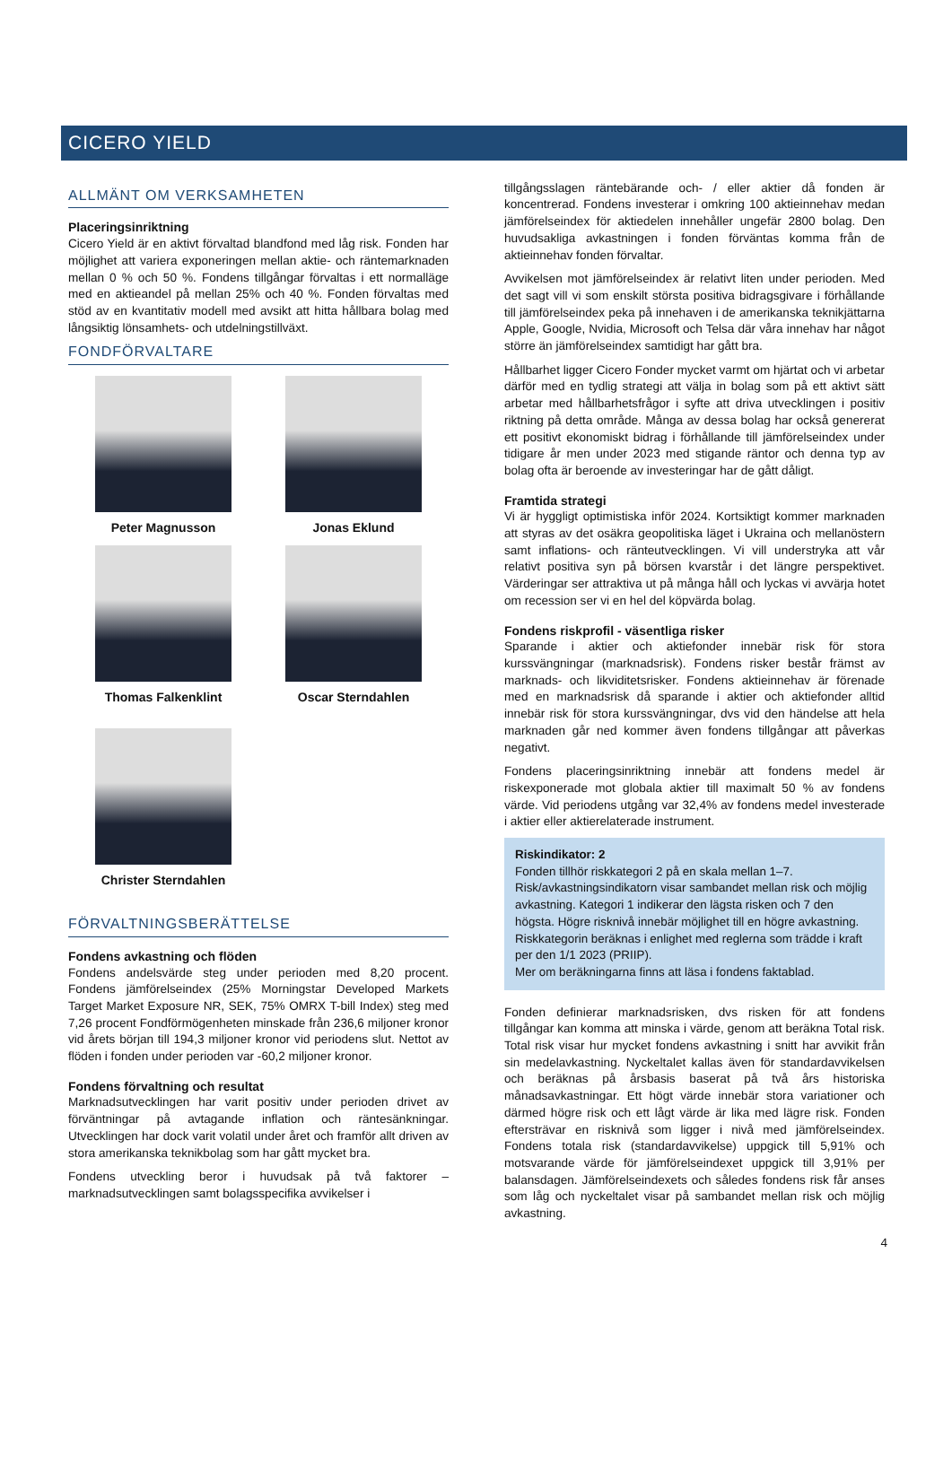CICERO YIELD
ALLMÄNT OM VERKSAMHETEN
Placeringsinriktning
Cicero Yield är en aktivt förvaltad blandfond med låg risk. Fonden har möjlighet att variera exponeringen mellan aktie- och räntemarknaden mellan 0 % och 50 %. Fondens tillgångar förvaltas i ett normalläge med en aktieandel på mellan 25% och 40 %. Fonden förvaltas med stöd av en kvantitativ modell med avsikt att hitta hållbara bolag med långsiktig lönsamhets- och utdelningstillväxt.
FONDFÖRVALTARE
Peter Magnusson
Jonas Eklund
Thomas Falkenklint
Oscar Sterndahlen
Christer Sterndahlen
FÖRVALTNINGSBERÄTTELSE
Fondens avkastning och flöden
Fondens andelsvärde steg under perioden med 8,20 procent. Fondens jämförelseindex (25% Morningstar Developed Markets Target Market Exposure NR, SEK, 75% OMRX T-bill Index) steg med 7,26 procent Fondförmögenheten minskade från 236,6 miljoner kronor vid årets början till 194,3 miljoner kronor vid periodens slut. Nettot av flöden i fonden under perioden var -60,2 miljoner kronor.
Fondens förvaltning och resultat
Marknadsutvecklingen har varit positiv under perioden drivet av förväntningar på avtagande inflation och räntesänkningar. Utvecklingen har dock varit volatil under året och framför allt driven av stora amerikanska teknikbolag som har gått mycket bra.
Fondens utveckling beror i huvudsak på två faktorer – marknadsutvecklingen samt bolagsspecifika avvikelser i
tillgångsslagen räntebärande och- / eller aktier då fonden är koncentrerad. Fondens investerar i omkring 100 aktieinnehav medan jämförelseindex för aktiedelen innehåller ungefär 2800 bolag. Den huvudsakliga avkastningen i fonden förväntas komma från de aktieinnehav fonden förvaltar.
Avvikelsen mot jämförelseindex är relativt liten under perioden. Med det sagt vill vi som enskilt största positiva bidragsgivare i förhållande till jämförelseindex peka på innehaven i de amerikanska teknikjättarna Apple, Google, Nvidia, Microsoft och Telsa där våra innehav har något större än jämförelseindex samtidigt har gått bra.
Hållbarhet ligger Cicero Fonder mycket varmt om hjärtat och vi arbetar därför med en tydlig strategi att välja in bolag som på ett aktivt sätt arbetar med hållbarhetsfrågor i syfte att driva utvecklingen i positiv riktning på detta område. Många av dessa bolag har också genererat ett positivt ekonomiskt bidrag i förhållande till jämförelseindex under tidigare år men under 2023 med stigande räntor och denna typ av bolag ofta är beroende av investeringar har de gått dåligt.
Framtida strategi
Vi är hyggligt optimistiska inför 2024. Kortsiktigt kommer marknaden att styras av det osäkra geopolitiska läget i Ukraina och mellanöstern samt inflations- och ränteutvecklingen. Vi vill understryka att vår relativt positiva syn på börsen kvarstår i det längre perspektivet. Värderingar ser attraktiva ut på många håll och lyckas vi avvärja hotet om recession ser vi en hel del köpvärda bolag.
Fondens riskprofil - väsentliga risker
Sparande i aktier och aktiefonder innebär risk för stora kurssvängningar (marknadsrisk). Fondens risker består främst av marknads- och likviditetsrisker. Fondens aktieinnehav är förenade med en marknadsrisk då sparande i aktier och aktiefonder alltid innebär risk för stora kurssvängningar, dvs vid den händelse att hela marknaden går ned kommer även fondens tillgångar att påverkas negativt.
Fondens placeringsinriktning innebär att fondens medel är riskexponerade mot globala aktier till maximalt 50 % av fondens värde. Vid periodens utgång var 32,4% av fondens medel investerade i aktier eller aktierelaterade instrument.
Riskindikator: 2
Fonden tillhör riskkategori 2 på en skala mellan 1–7.
Risk/avkastningsindikatorn visar sambandet mellan risk och möjlig avkastning. Kategori 1 indikerar den lägsta risken och 7 den högsta. Högre risknivå innebär möjlighet till en högre avkastning. Riskkategorin beräknas i enlighet med reglerna som trädde i kraft per den 1/1 2023 (PRIIP).
Mer om beräkningarna finns att läsa i fondens faktablad.
Fonden definierar marknadsrisken, dvs risken för att fondens tillgångar kan komma att minska i värde, genom att beräkna Total risk. Total risk visar hur mycket fondens avkastning i snitt har avvikit från sin medelavkastning. Nyckeltalet kallas även för standardavvikelsen och beräknas på årsbasis baserat på två års historiska månadsavkastningar. Ett högt värde innebär stora variationer och därmed högre risk och ett lågt värde är lika med lägre risk. Fonden eftersträvar en risknivå som ligger i nivå med jämförelseindex. Fondens totala risk (standardavvikelse) uppgick till 5,91% och motsvarande värde för jämförelseindexet uppgick till 3,91% per balansdagen. Jämförelseindexets och således fondens risk får anses som låg och nyckeltalet visar på sambandet mellan risk och möjlig avkastning.
4